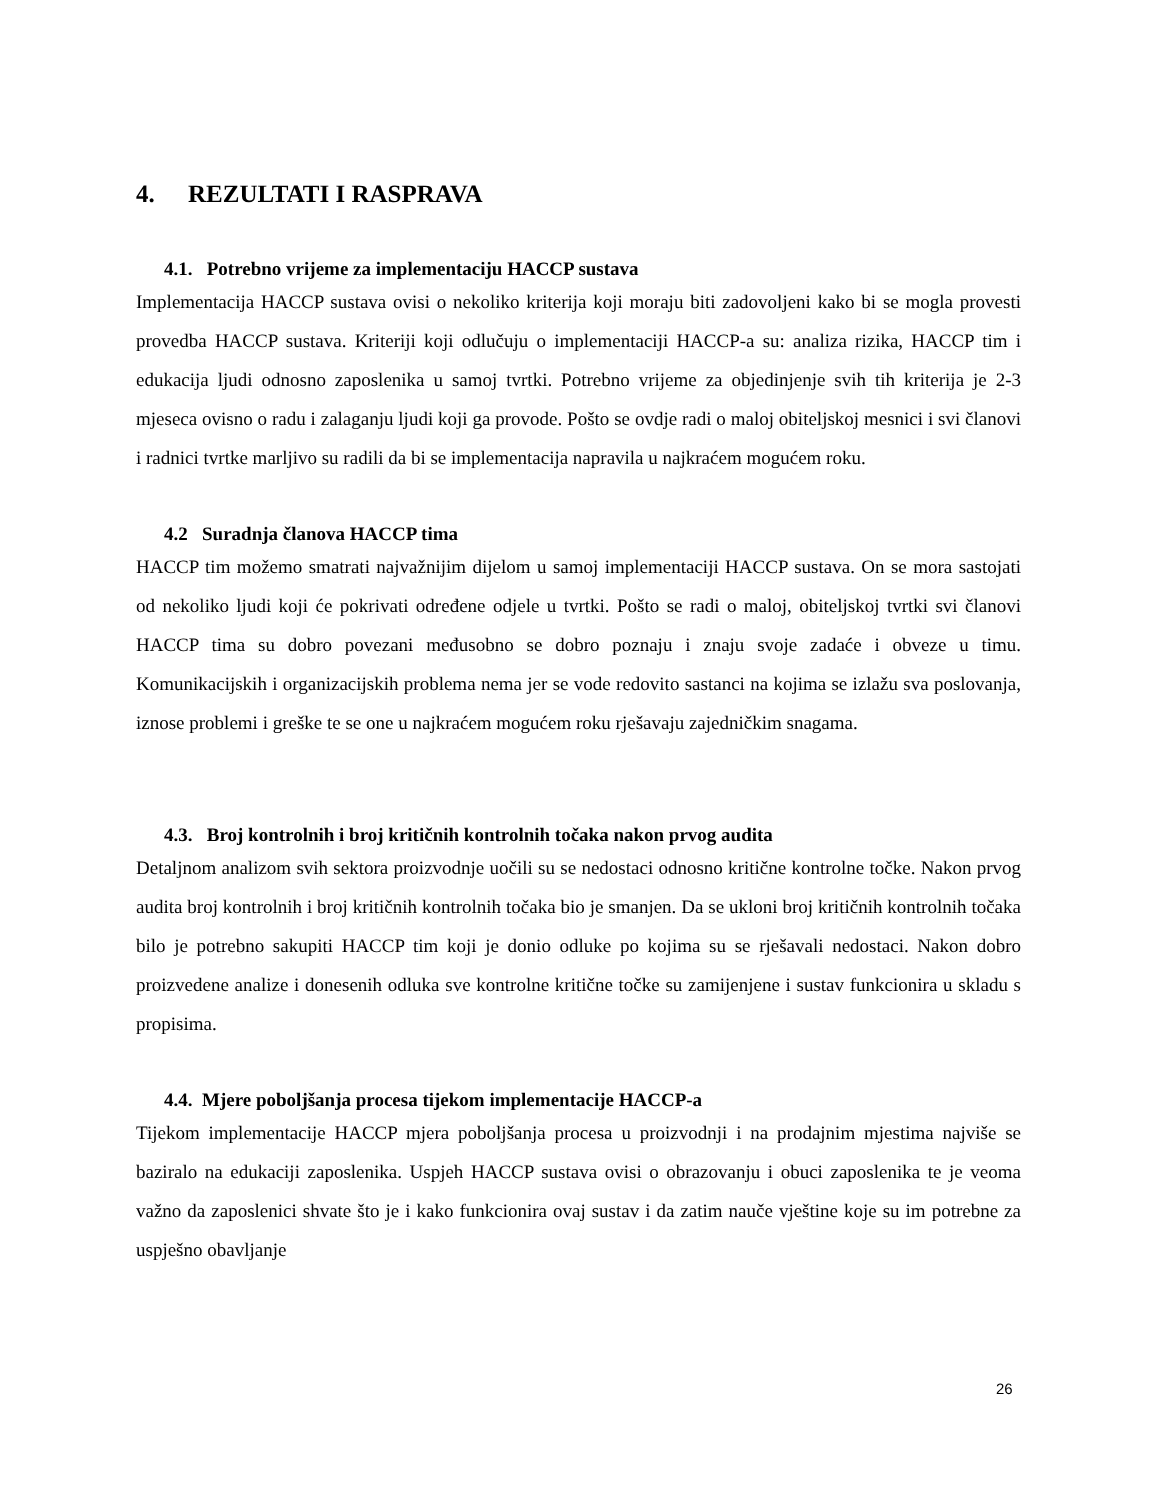4. REZULTATI I RASPRAVA
4.1. Potrebno vrijeme za implementaciju HACCP sustava
Implementacija HACCP sustava ovisi o nekoliko kriterija koji moraju biti zadovoljeni kako bi se mogla provesti provedba HACCP sustava. Kriteriji koji odlučuju o implementaciji HACCP-a su: analiza rizika, HACCP tim i edukacija ljudi odnosno zaposlenika u samoj tvrtki. Potrebno vrijeme za objedinjenje svih tih kriterija je 2-3 mjeseca ovisno o radu i zalaganju ljudi koji ga provode. Pošto se ovdje radi o maloj obiteljskoj mesnici i svi članovi i radnici tvrtke marljivo su radili da bi se implementacija napravila u najkraćem mogućem roku.
4.2 Suradnja članova HACCP tima
HACCP tim možemo smatrati najvažnijim dijelom u samoj implementaciji HACCP sustava. On se mora sastojati od nekoliko ljudi koji će pokrivati određene odjele u tvrtki. Pošto se radi o maloj, obiteljskoj tvrtki svi članovi HACCP tima su dobro povezani međusobno se dobro poznaju i znaju svoje zadaće i obveze u timu. Komunikacijskih i organizacijskih problema nema jer se vode redovito sastanci na kojima se izlažu sva poslovanja, iznose problemi i greške te se one u najkraćem mogućem roku rješavaju zajedničkim snagama.
4.3. Broj kontrolnih i broj kritičnih kontrolnih točaka nakon prvog audita
Detaljnom analizom svih sektora proizvodnje uočili su se nedostaci odnosno kritične kontrolne točke. Nakon prvog audita broj kontrolnih i broj kritičnih kontrolnih točaka bio je smanjen. Da se ukloni broj kritičnih kontrolnih točaka bilo je potrebno sakupiti HACCP tim koji je donio odluke po kojima su se rješavali nedostaci. Nakon dobro proizvedene analize i donesenih odluka sve kontrolne kritične točke su zamijenjene i sustav funkcionira u skladu s propisima.
4.4. Mjere poboljšanja procesa tijekom implementacije HACCP-a
Tijekom implementacije HACCP mjera poboljšanja procesa u proizvodnji i na prodajnim mjestima najviše se baziralo na edukaciji zaposlenika. Uspjeh HACCP sustava ovisi o obrazovanju i obuci zaposlenika te je veoma važno da zaposlenici shvate što je i kako funkcionira ovaj sustav i da zatim nauče vještine koje su im potrebne za uspješno obavljanje
26